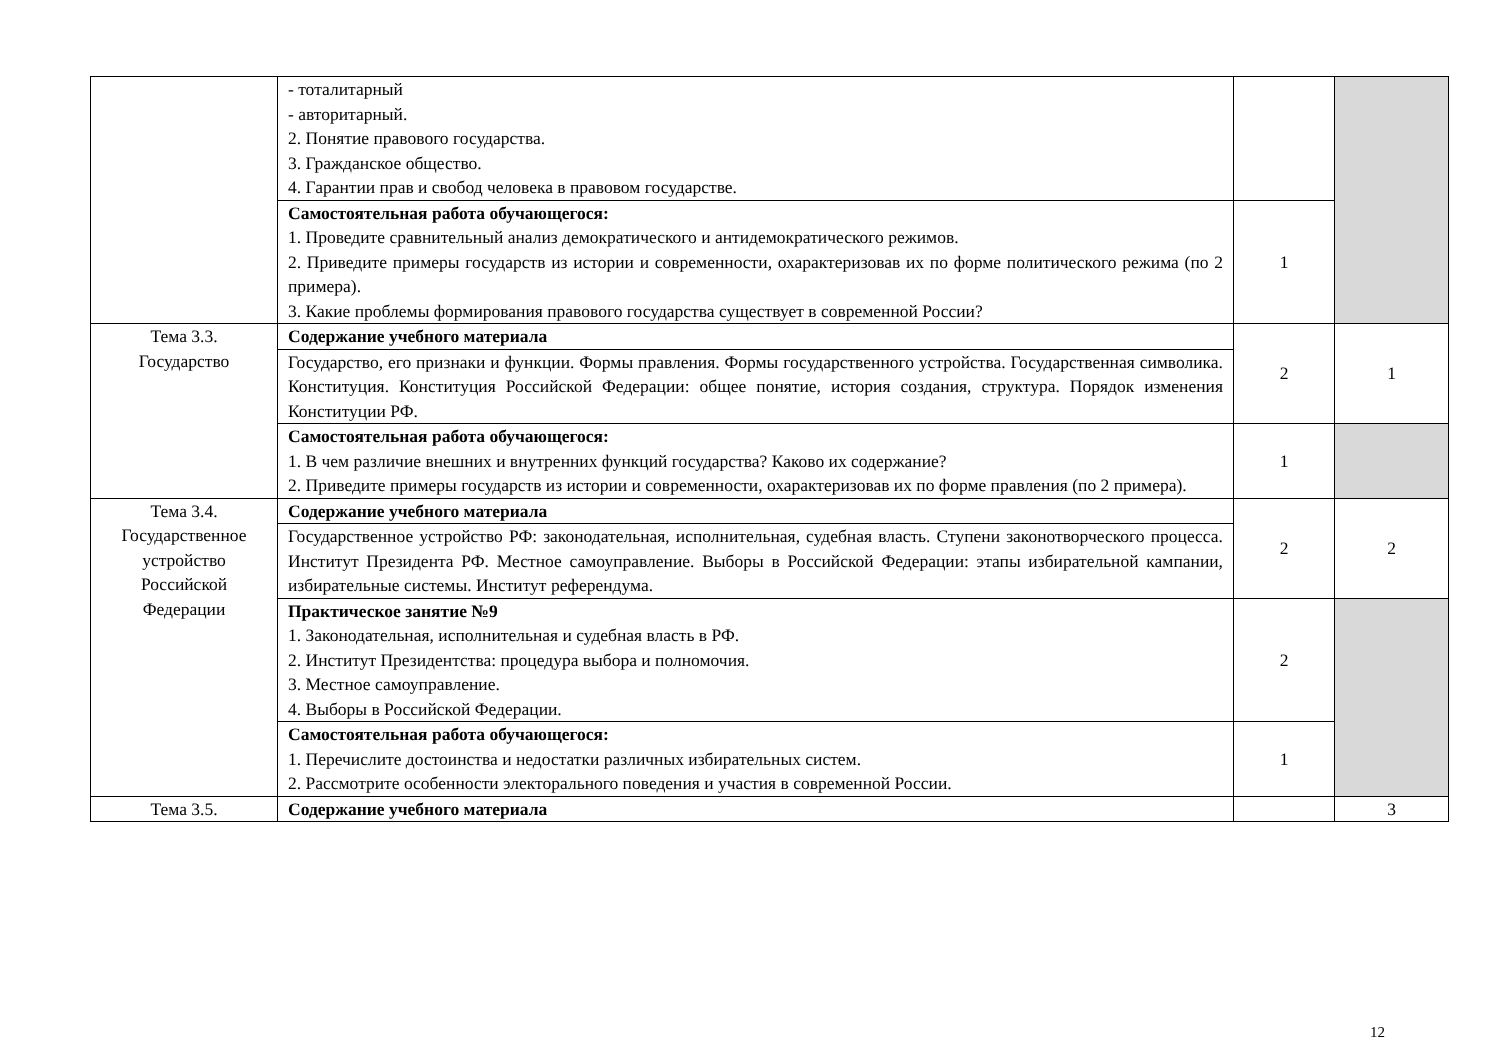| | - тоталитарный - авторитарный. 2. Понятие правового государства. 3. Гражданское общество. 4. Гарантии прав и свобод человека в правовом государстве. | | |
| | Самостоятельная работа обучающегося: 1. Проведите сравнительный анализ демократического и антидемократического режимов. 2. Приведите примеры государств из истории и современности, охарактеризовав их по форме политического режима (по 2 примера). 3. Какие проблемы формирования правового государства существует в современной России? | 1 | |
| Тема 3.3. Государство | Содержание учебного материала | 2 | 1 |
| | Государство, его признаки и функции. Формы правления. Формы государственного устройства. Государственная символика. Конституция. Конституция Российской Федерации: общее понятие, история создания, структура. Порядок изменения Конституции РФ. | | |
| | Самостоятельная работа обучающегося: 1. В чем различие внешних и внутренних функций государства? Каково их содержание? 2. Приведите примеры государств из истории и современности, охарактеризовав их по форме правления (по 2 примера). | 1 | |
| Тема 3.4. Государственное устройство Российской Федерации | Содержание учебного материала | 2 | 2 |
| | Государственное устройство РФ: законодательная, исполнительная, судебная власть. Ступени законотворческого процесса. Институт Президента РФ. Местное самоуправление. Выборы в Российской Федерации: этапы избирательной кампании, избирательные системы. Институт референдума. | | |
| | Практическое занятие №9 1. Законодательная, исполнительная и судебная власть в РФ. 2. Институт Президентства: процедура выбора и полномочия. 3. Местное самоуправление. 4. Выборы в Российской Федерации. | 2 | |
| | Самостоятельная работа обучающегося: 1. Перечислите достоинства и недостатки различных избирательных систем. 2. Рассмотрите особенности электорального поведения и участия в современной России. | 1 | |
| Тема 3.5. | Содержание учебного материала | | 3 |
12